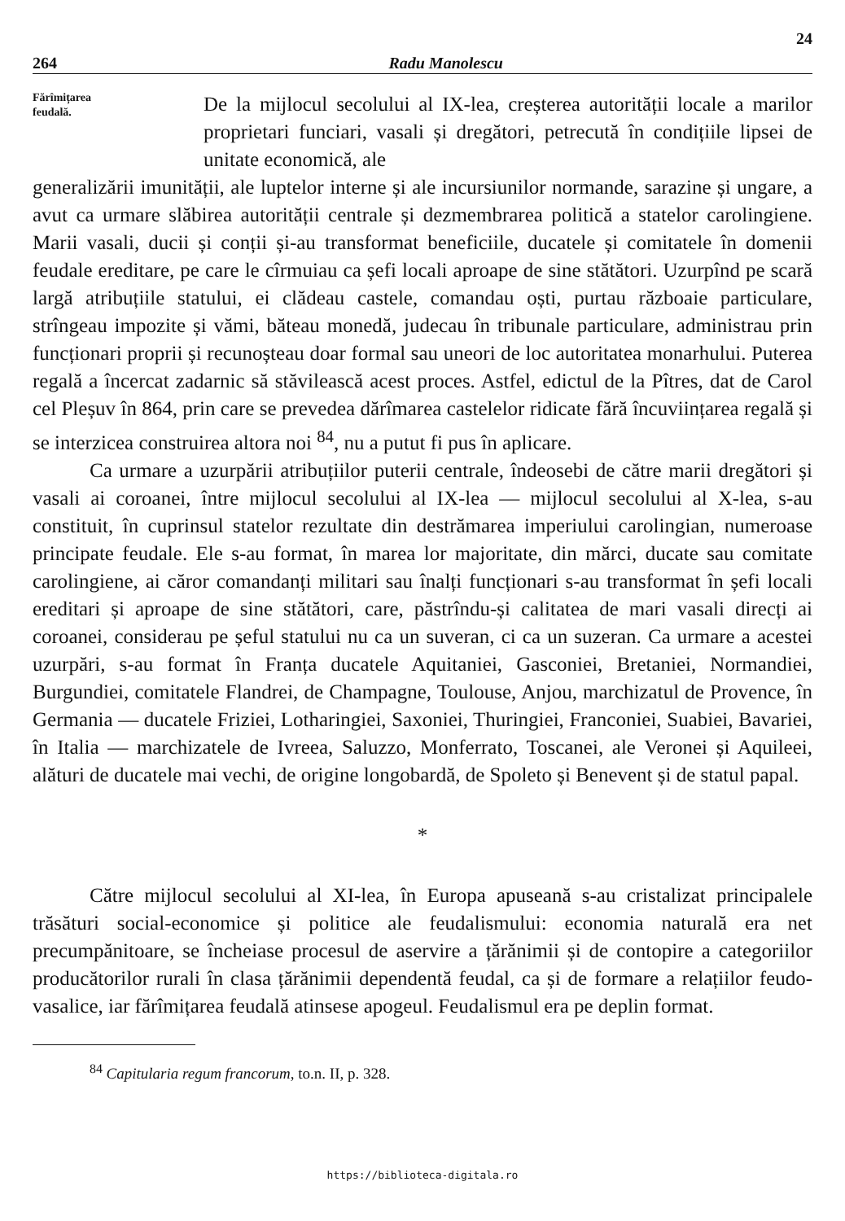24
264 Radu Manolescu
Fărîmițarea
feudală.
De la mijlocul secolului al IX-lea, creșterea autorității locale a marilor proprietari funciari, vasali și dregători, petrecută în condițiile lipsei de unitate economică, ale
generalizării imunității, ale luptelor interne și ale incursiunilor normande, sarazine și ungare, a avut ca urmare slăbirea autorității centrale și dezmembrarea politică a statelor carolingiene. Marii vasali, ducii și conții și-au transformat beneficiile, ducatele și comitatele în domenii feudale ereditare, pe care le cîrmuiau ca șefi locali aproape de sine stătători. Uzurpînd pe scară largă atribuțiile statului, ei clădeau castele, comandau oști, purtau războaie particulare, strîngeau impozite și vămi, băteau monedă, judecau în tribunale particulare, administrau prin funcționari proprii și recunoșteau doar formal sau uneori de loc autoritatea monarhului. Puterea regală a încercat zadarnic să stăvilească acest proces. Astfel, edictul de la Pîtres, dat de Carol cel Pleșuv în 864, prin care se prevedea dărîmarea castelelor ridicate fără încuviințarea regală și se interzicea construirea altora noi <sup>84</sup>, nu a putut fi pus în aplicare.
Ca urmare a uzurpării atribuțiilor puterii centrale, îndeosebi de către marii dregători și vasali ai coroanei, între mijlocul secolului al IX-lea — mijlocul secolului al X-lea, s-au constituit, în cuprinsul statelor rezultate din destrămarea imperiului carolingian, numeroase principate feudale. Ele s-au format, în marea lor majoritate, din mărci, ducate sau comitate carolingiene, ai căror comandanți militari sau înalți funcționari s-au transformat în șefi locali ereditari și aproape de sine stătători, care, păstrîndu-și calitatea de mari vasali direcți ai coroanei, considerau pe șeful statului nu ca un suveran, ci ca un suzeran. Ca urmare a acestei uzurpări, s-au format în Franța ducatele Aquitaniei, Gasconiei, Bretaniei, Normandiei, Burgundiei, comitatele Flandrei, de Champagne, Toulouse, Anjou, marchizatul de Provence, în Germania — ducatele Friziei, Lotharingiei, Saxoniei, Thuringiei, Franconiei, Suabiei, Bavariei, în Italia — marchizatele de Ivreea, Saluzzo, Monferrato, Toscanei, ale Veronei și Aquileei, alături de ducatele mai vechi, de origine longobardă, de Spoleto și Benevent și de statul papal.
*
Către mijlocul secolului al XI-lea, în Europa apuseană s-au cristalizat principalele trăsături social-economice și politice ale feudalismului: economia naturală era net precumpănitoare, se încheiase procesul de aservire a țărănimii și de contopire a categoriilor producătorilor rurali în clasa țărănimii dependentă feudal, ca și de formare a relațiilor feudo-vasalice, iar fărîmițarea feudală atinsese apogeul. Feudalismul era pe deplin format.
<sup>84</sup> Capitularia regum francorum, to.n. II, p. 328.
https://biblioteca-digitala.ro